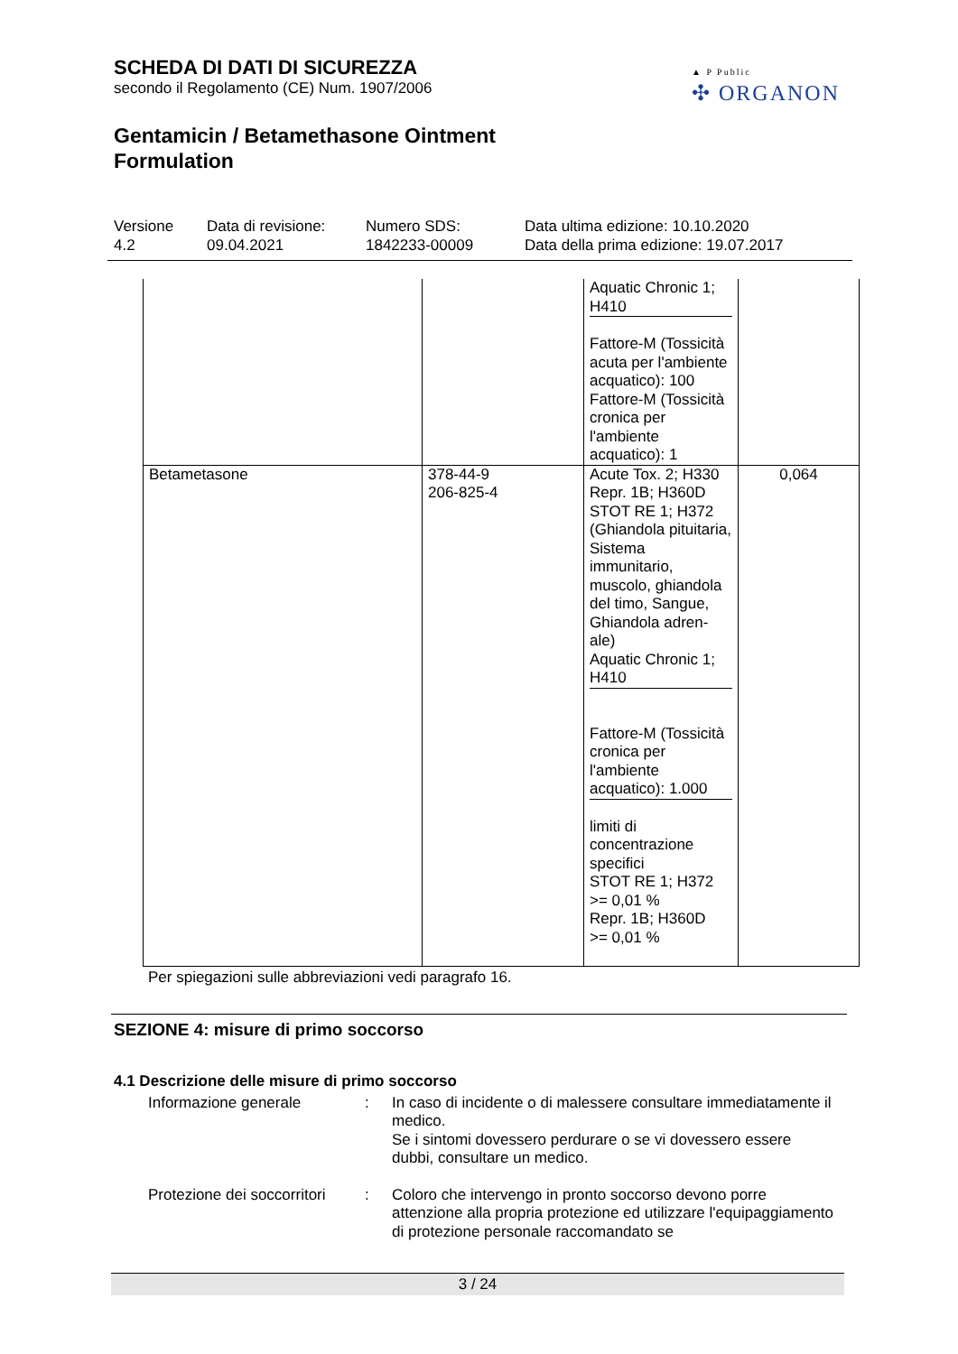▲ P Public
✣ ORGANON
SCHEDA DI DATI DI SICUREZZA
secondo il Regolamento (CE) Num. 1907/2006
Gentamicin / Betamethasone Ointment
Formulation
Versione
4.2
Data di revisione:
09.04.2021
Numero SDS:
1842233-00009
Data ultima edizione: 10.10.2020
Data della prima edizione: 19.07.2017
| | | Aquatic Chronic 1; H410 Fattore-M (Tossicità acuta per l'ambiente acquatico): 100 Fattore-M (Tossicità cronica per l'ambiente acquatico): 1 | |
| Betametasone | 378-44-9 206-825-4 | Acute Tox. 2; H330 Repr. 1B; H360D STOT RE 1; H372 (Ghiandola pituitaria, Sistema immunitario, muscolo, ghiandola del timo, Sangue, Ghiandola adren-ale) Aquatic Chronic 1; H410 Fattore-M (Tossicità cronica per l'ambiente acquatico): 1.000 limiti di concentrazione specifici STOT RE 1; H372 >= 0,01 % Repr. 1B; H360D >= 0,01 % | 0,064 |
Per spiegazioni sulle abbreviazioni vedi paragrafo 16.
SEZIONE 4: misure di primo soccorso
4.1 Descrizione delle misure di primo soccorso
Informazione generale : In caso di incidente o di malessere consultare immediatamente il medico.
Se i sintomi dovessero perdurare o se vi dovessero essere dubbi, consultare un medico.
Protezione dei soccorritori
: Coloro che intervengo in pronto soccorso devono porre attenzione alla propria protezione ed utilizzare l'equipaggiamento di protezione personale raccomandato se
3 / 24